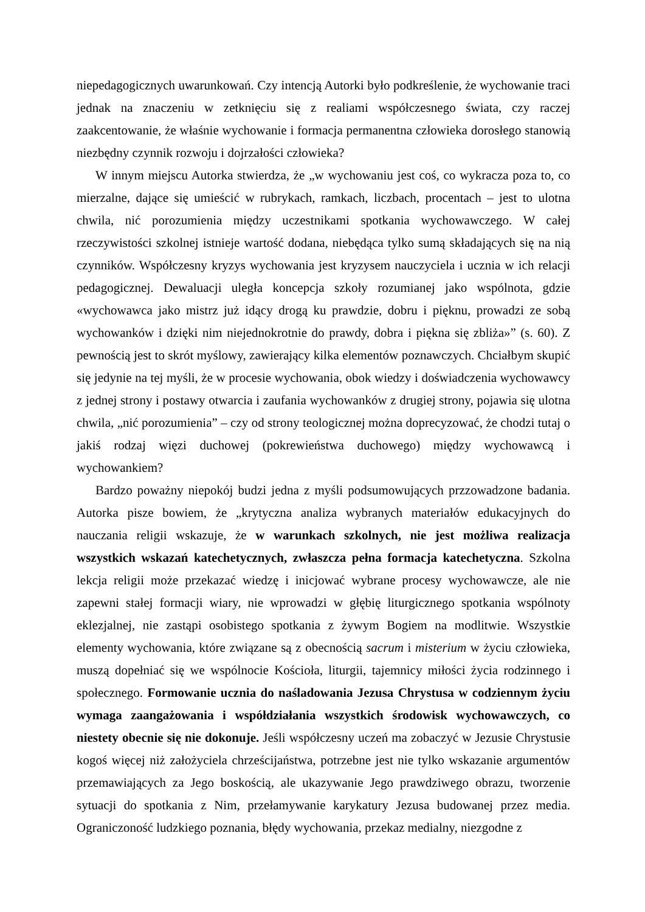niepedagogicznych uwarunkowań. Czy intencją Autorki było podkreślenie, że wychowanie traci jednak na znaczeniu w zetknięciu się z realiami współczesnego świata, czy raczej zaakcentowanie, że właśnie wychowanie i formacja permanentna człowieka dorosłego stanowią niezbędny czynnik rozwoju i dojrzałości człowieka?
W innym miejscu Autorka stwierdza, że „w wychowaniu jest coś, co wykracza poza to, co mierzalne, dające się umieścić w rubrykach, ramkach, liczbach, procentach – jest to ulotna chwila, nić porozumienia między uczestnikami spotkania wychowawczego. W całej rzeczywistości szkolnej istnieje wartość dodana, niebędąca tylko sumą składających się na nią czynników. Współczesny kryzys wychowania jest kryzysem nauczyciela i ucznia w ich relacji pedagogicznej. Dewaluacji uległa koncepcja szkoły rozumianej jako wspólnota, gdzie «wychowawca jako mistrz już idący drogą ku prawdzie, dobru i pięknu, prowadzi ze sobą wychowanków i dzięki nim niejednokrotnie do prawdy, dobra i piękna się zbliża»” (s. 60). Z pewnością jest to skrót myślowy, zawierający kilka elementów poznawczych. Chciałbym skupić się jedynie na tej myśli, że w procesie wychowania, obok wiedzy i doświadczenia wychowawcy z jednej strony i postawy otwarcia i zaufania wychowanków z drugiej strony, pojawia się ulotna chwila, „nić porozumienia” – czy od strony teologicznej można doprecyzować, że chodzi tutaj o jakiś rodzaj więzi duchowej (pokrewieństwa duchowego) między wychowawcą i wychowankiem?
Bardzo poważny niepokój budzi jedna z myśli podsumowujących przzowadzone badania. Autorka pisze bowiem, że „krytyczna analiza wybranych materiałów edukacyjnych do nauczania religii wskazuje, że w warunkach szkolnych, nie jest możliwa realizacja wszystkich wskazań katechetycznych, zwłaszcza pełna formacja katechetyczna. Szkolna lekcja religii może przekazać wiedzę i inicjować wybrane procesy wychowawcze, ale nie zapewni stałej formacji wiary, nie wprowadzi w głębię liturgicznego spotkania wspólnoty eklezjalnej, nie zastąpi osobistego spotkania z żywym Bogiem na modlitwie. Wszystkie elementy wychowania, które związane są z obecnością sacrum i misterium w życiu człowieka, muszą dopełniać się we wspólnocie Kościoła, liturgii, tajemnicy miłości życia rodzinnego i społecznego. Formowanie ucznia do naśladowania Jezusa Chrystusa w codziennym życiu wymaga zaangażowania i współdziałania wszystkich środowisk wychowawczych, co niestety obecnie się nie dokonuje. Jeśli współczesny uczeń ma zobaczyć w Jezusie Chrystusie kogoś więcej niż założyciela chrześcijaństwa, potrzebne jest nie tylko wskazanie argumentów przemawiających za Jego boskością, ale ukazywanie Jego prawdziwego obrazu, tworzenie sytuacji do spotkania z Nim, przełamywanie karykatury Jezusa budowanej przez media. Ograniczoność ludzkiego poznania, błędy wychowania, przekaz medialny, niezgodne z